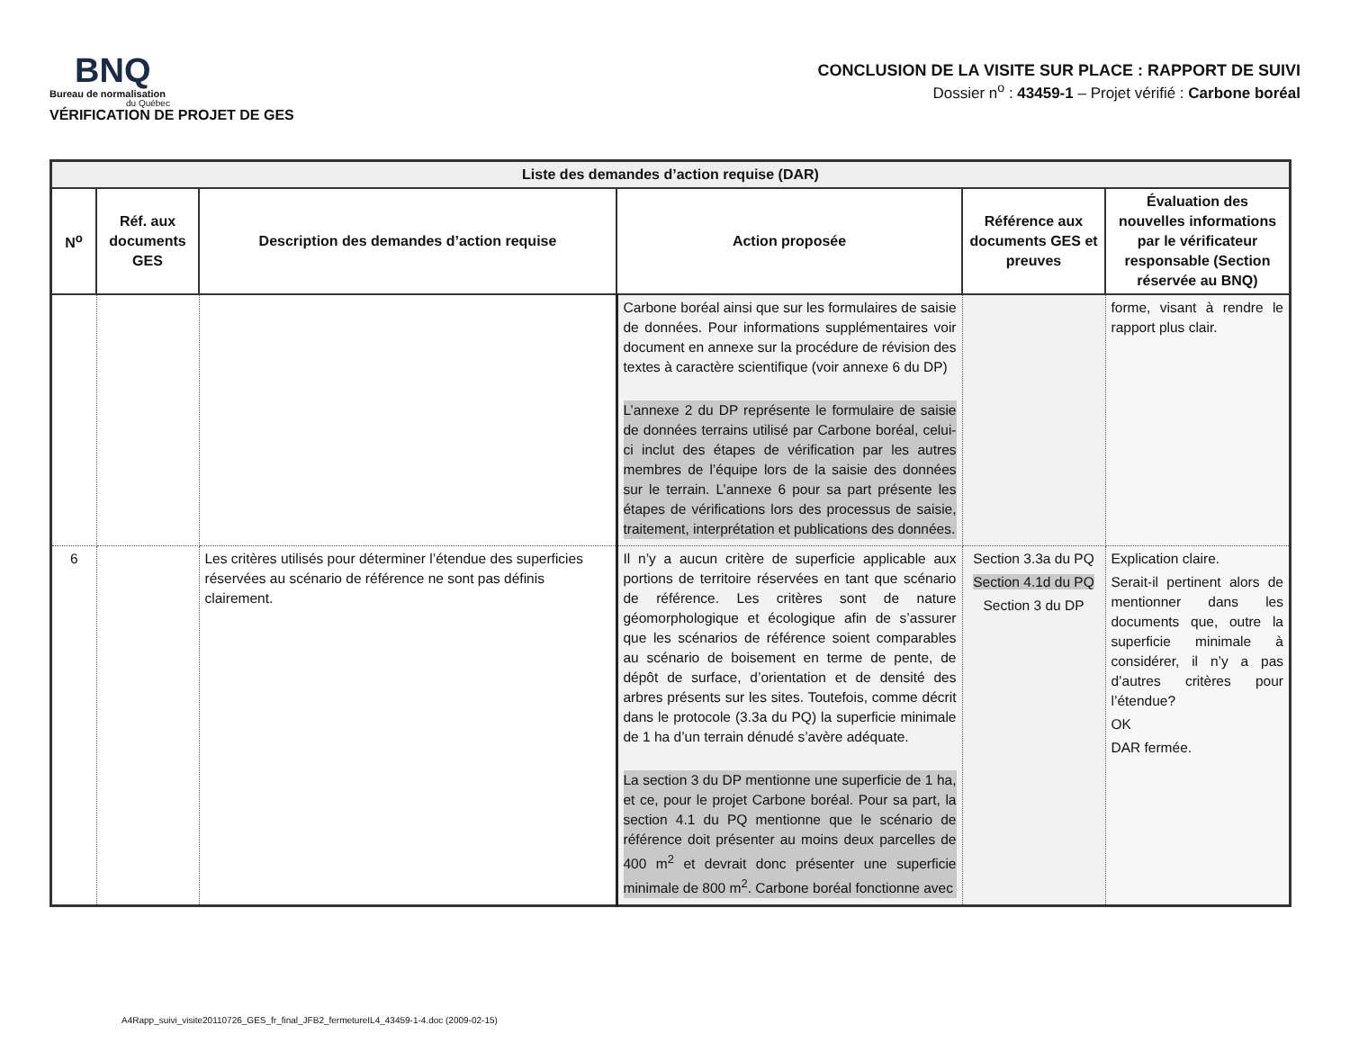BNQ
Bureau de normalisation
du Québec
VÉRIFICATION DE PROJET DE GES
CONCLUSION DE LA VISITE SUR PLACE : RAPPORT DE SUIVI
Dossier n<sup>o</sup> : 43459-1 – Projet vérifié : Carbone boréal
| Liste des demandes d’action requise (DAR) | | | | | |
| --- | --- | --- | --- | --- | --- |
| N<sup>o</sup> | Réf. aux documents GES | Description des demandes d’action requise | Action proposée | Référence aux documents GES et preuves | Évaluation des nouvelles informations par le vérificateur responsable (Section réservée au BNQ) |
| | | | Carbone boréal ainsi que sur les formulaires de saisie de données. Pour informations supplémentaires voir document en annexe sur la procédure de révision des textes à caractère scientifique (voir annexe 6 du DP) L’annexe 2 du DP représente le formulaire de saisie de données terrains utilisé par Carbone boréal, celui-ci inclut des étapes de vérification par les autres membres de l’équipe lors de la saisie des données sur le terrain. L’annexe 6 pour sa part présente les étapes de vérifications lors des processus de saisie, traitement, interprétation et publications des données. | | forme, visant à rendre le rapport plus clair. |
| 6 | | Les critères utilisés pour déterminer l’étendue des superficies réservées au scénario de référence ne sont pas définis clairement. | Il n’y a aucun critère de superficie applicable aux portions de territoire réservées en tant que scénario de référence. Les critères sont de nature géomorphologique et écologique afin de s’assurer que les scénarios de référence soient comparables au scénario de boisement en terme de pente, de dépôt de surface, d’orientation et de densité des arbres présents sur les sites. Toutefois, comme décrit dans le protocole (3.3a du PQ) la superficie minimale de 1 ha d’un terrain dénudé s’avère adéquate. La section 3 du DP mentionne une superficie de 1 ha, et ce, pour le projet Carbone boréal. Pour sa part, la section 4.1 du PQ mentionne que le scénario de référence doit présenter au moins deux parcelles de 400 m<sup>2</sup> et devrait donc présenter une superficie minimale de 800 m<sup>2</sup>. Carbone boréal fonctionne avec | Section 3.3a du PQ Section 4.1d du PQ Section 3 du DP | Explication claire. Serait-il pertinent alors de mentionner dans les documents que, outre la superficie minimale à considérer, il n’y a pas d’autres critères pour l’étendue? OK DAR fermée. |
A4Rapp_suivi_visite20110726_GES_fr_final_JFB2_fermetureIL4_43459-1-4.doc (2009-02-15)